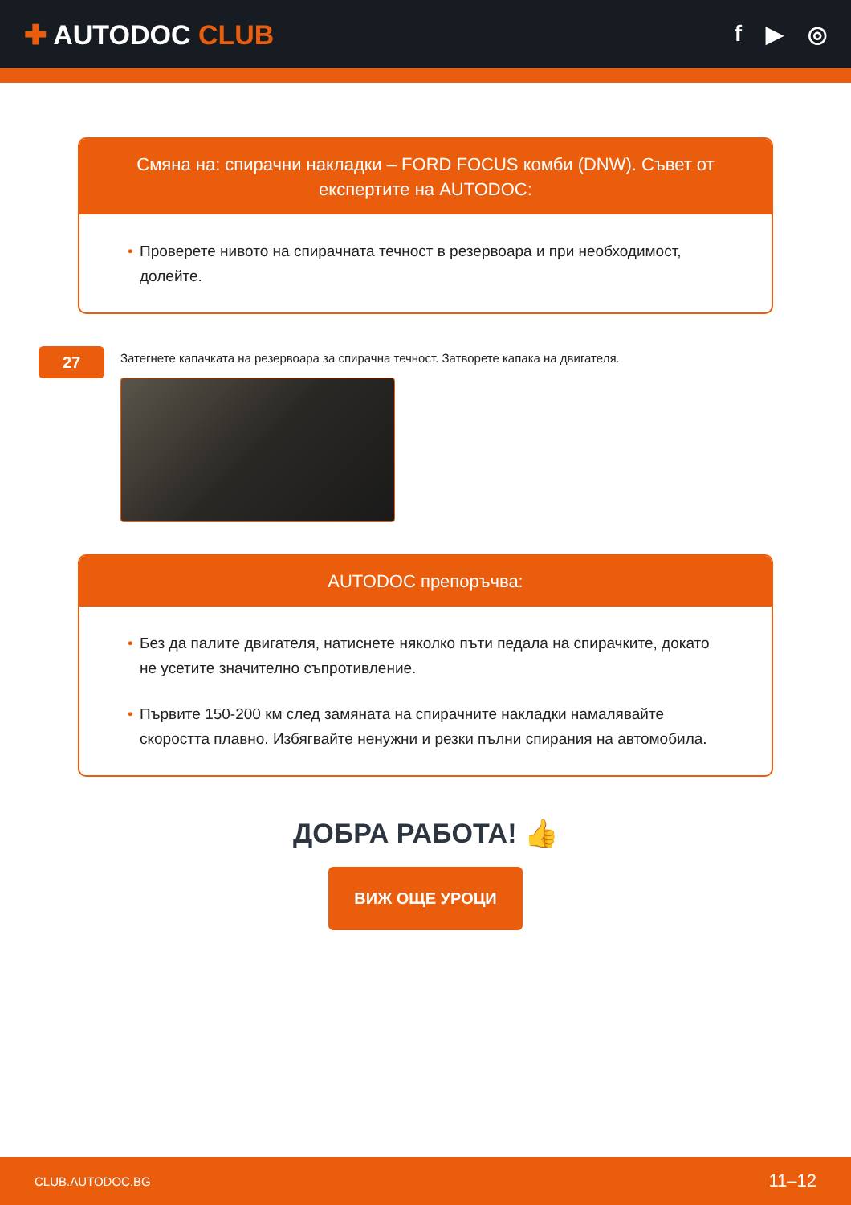✚ AUTODOC CLUB
f ▶ ◎
Смяна на: спирачни накладки – FORD FOCUS комби (DNW). Съвет от експертите на AUTODOC:
• Проверете нивото на спирачната течност в резервоара и при необходимост, долейте.
27
Затегнете капачката на резервоара за спирачна течност. Затворете капака на двигателя.
AUTODOC препоръчва:
• Без да палите двигателя, натиснете няколко пъти педала на спирачките, докато не усетите значително съпротивление.
• Първите 150-200 км след замяната на спирачните накладки намалявайте скоростта плавно. Избягвайте ненужни и резки пълни спирания на автомобила.
ДОБРА РАБОТА! 👍
ВИЖ ОЩЕ УРОЦИ
CLUB.AUTODOC.BG 11–12